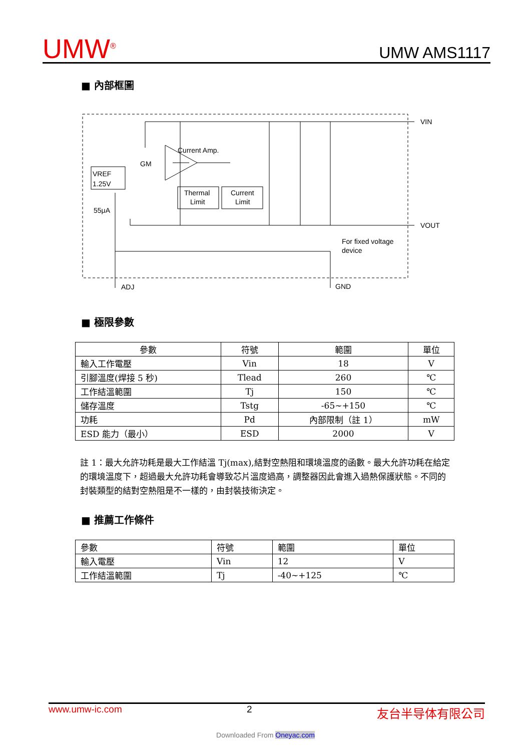UMW<sup>®</sup> UMW AMS1117
■ 內部框圖
VREF
1.25V
Thermal
Limit
Current
Limit
Current Amp.
GM
55μA
VIN
VOUT
For fixed voltage
device
ADJ
GND
■ 極限參數
| 參數 | 符號 | 範圍 | 單位 |
| --- | --- | --- | --- |
| 輸入工作電壓 | Vin | 18 | V |
| 引腳溫度(焊接 5 秒) | Tlead | 260 | ℃ |
| 工作結溫範圍 | Tj | 150 | ℃ |
| 儲存溫度 | Tstg | -65~+150 | ℃ |
| 功耗 | Pd | 內部限制（註 1） | mW |
| ESD 能力（最小） | ESD | 2000 | V |
註 1：最大允許功耗是最大工作結溫 Tj(max),結對空熱阻和環境溫度的函數。最大允許功耗在給定的環境溫度下，超過最大允許功耗會導致芯片溫度過高，調整器因此會進入過熱保護狀態。不同的封裝類型的結對空熱阻是不一樣的，由封裝技術決定。
■ 推薦工作條件
| 參數 | 符號 | 範圍 | 單位 |
| 輸入電壓 | Vin | 12 | V |
| 工作結溫範圍 | Tj | -40~+125 | ℃ |
www.umw-ic.com 2 友台半导体有限公司
Downloaded From Oneyac.com